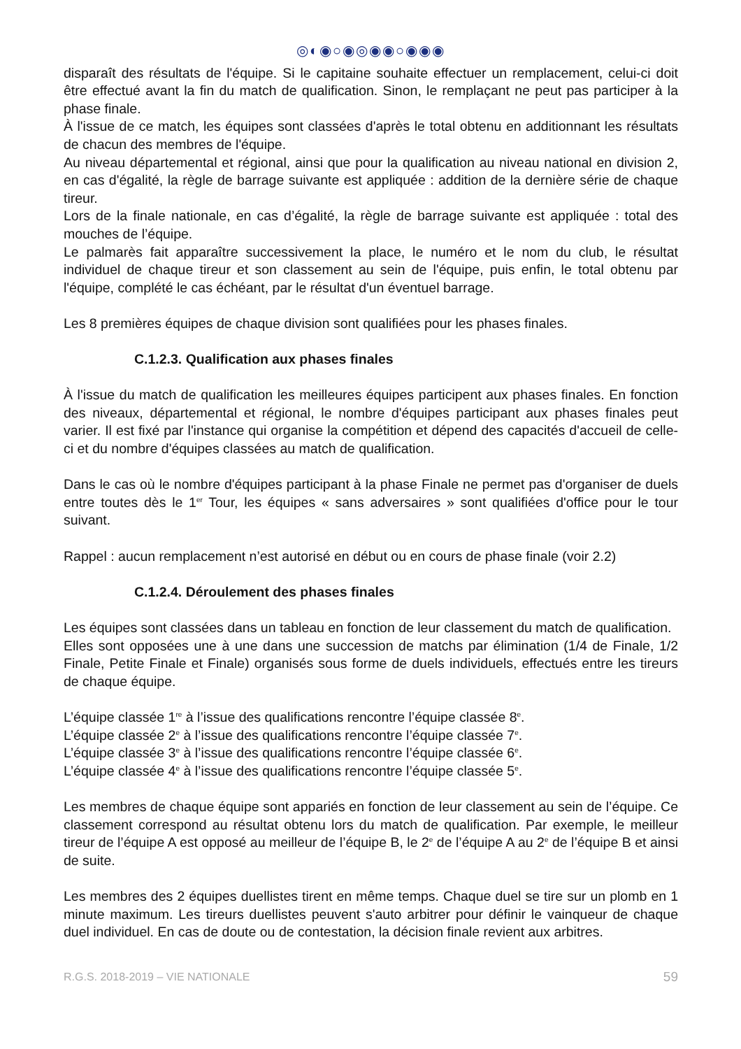◎◐◉○◉◎◉◉○◉◉◉
disparaît des résultats de l'équipe. Si le capitaine souhaite effectuer un remplacement, celui-ci doit être effectué avant la fin du match de qualification. Sinon, le remplaçant ne peut pas participer à la phase finale.
À l'issue de ce match, les équipes sont classées d'après le total obtenu en additionnant les résultats de chacun des membres de l'équipe.
Au niveau départemental et régional, ainsi que pour la qualification au niveau national en division 2, en cas d'égalité, la règle de barrage suivante est appliquée : addition de la dernière série de chaque tireur.
Lors de la finale nationale, en cas d’égalité, la règle de barrage suivante est appliquée : total des mouches de l’équipe.
Le palmarès fait apparaître successivement la place, le numéro et le nom du club, le résultat individuel de chaque tireur et son classement au sein de l'équipe, puis enfin, le total obtenu par l'équipe, complété le cas échéant, par le résultat d'un éventuel barrage.
Les 8 premières équipes de chaque division sont qualifiées pour les phases finales.
C.1.2.3. Qualification aux phases finales
À l'issue du match de qualification les meilleures équipes participent aux phases finales. En fonction des niveaux, départemental et régional, le nombre d'équipes participant aux phases finales peut varier. Il est fixé par l'instance qui organise la compétition et dépend des capacités d'accueil de celle-ci et du nombre d'équipes classées au match de qualification.
Dans le cas où le nombre d'équipes participant à la phase Finale ne permet pas d'organiser de duels entre toutes dès le 1<sup>er</sup> Tour, les équipes « sans adversaires » sont qualifiées d'office pour le tour suivant.
Rappel : aucun remplacement n’est autorisé en début ou en cours de phase finale (voir 2.2)
C.1.2.4. Déroulement des phases finales
Les équipes sont classées dans un tableau en fonction de leur classement du match de qualification.
Elles sont opposées une à une dans une succession de matchs par élimination (1/4 de Finale, 1/2 Finale, Petite Finale et Finale) organisés sous forme de duels individuels, effectués entre les tireurs de chaque équipe.
L’équipe classée 1<sup>re</sup> à l’issue des qualifications rencontre l’équipe classée 8<sup>e</sup>.
L’équipe classée 2<sup>e</sup> à l’issue des qualifications rencontre l’équipe classée 7<sup>e</sup>.
L’équipe classée 3<sup>e</sup> à l’issue des qualifications rencontre l’équipe classée 6<sup>e</sup>.
L’équipe classée 4<sup>e</sup> à l’issue des qualifications rencontre l’équipe classée 5<sup>e</sup>.
Les membres de chaque équipe sont appariés en fonction de leur classement au sein de l’équipe. Ce classement correspond au résultat obtenu lors du match de qualification. Par exemple, le meilleur tireur de l’équipe A est opposé au meilleur de l’équipe B, le 2<sup>e</sup> de l’équipe A au 2<sup>e</sup> de l’équipe B et ainsi de suite.
Les membres des 2 équipes duellistes tirent en même temps. Chaque duel se tire sur un plomb en 1 minute maximum. Les tireurs duellistes peuvent s'auto arbitrer pour définir le vainqueur de chaque duel individuel. En cas de doute ou de contestation, la décision finale revient aux arbitres.
R.G.S. 2018-2019 – VIE NATIONALE 59